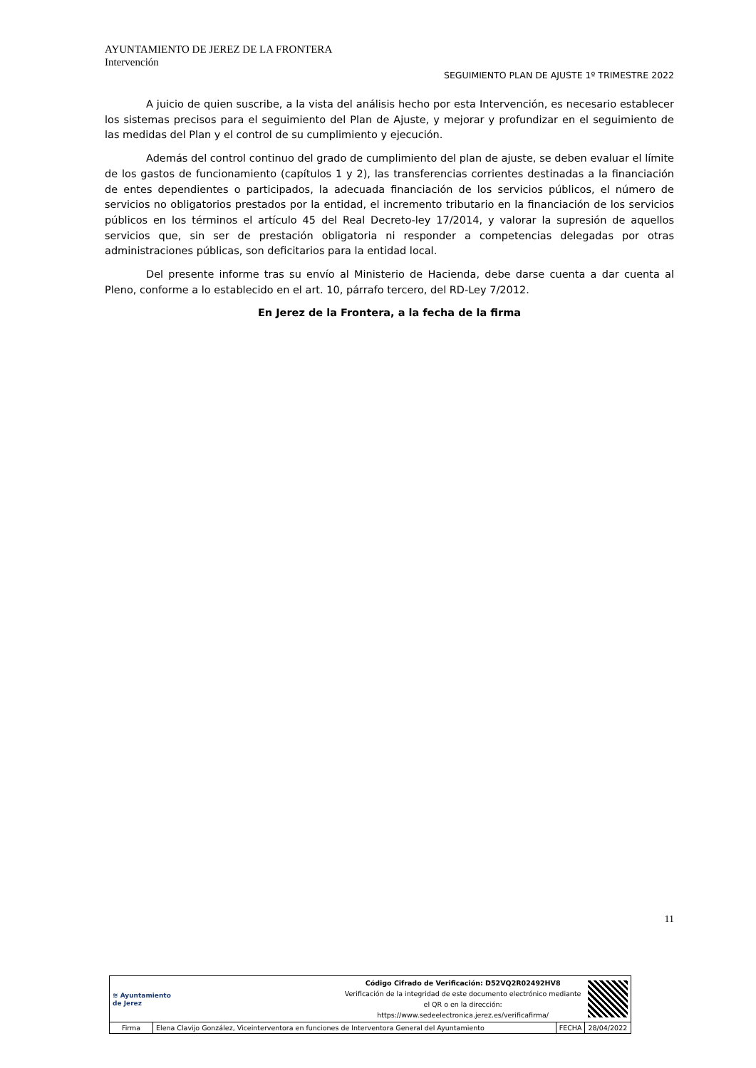AYUNTAMIENTO DE JEREZ DE LA FRONTERA
Intervención
SEGUIMIENTO PLAN DE AJUSTE 1º TRIMESTRE 2022
A juicio de quien suscribe, a la vista del análisis hecho por esta Intervención, es necesario establecer los sistemas precisos para el seguimiento del Plan de Ajuste, y mejorar y profundizar en el seguimiento de las medidas del Plan y el control de su cumplimiento y ejecución.
Además del control continuo del grado de cumplimiento del plan de ajuste, se deben evaluar el límite de los gastos de funcionamiento (capítulos 1 y 2), las transferencias corrientes destinadas a la financiación de entes dependientes o participados, la adecuada financiación de los servicios públicos, el número de servicios no obligatorios prestados por la entidad, el incremento tributario en la financiación de los servicios públicos en los términos el artículo 45 del Real Decreto-ley 17/2014, y valorar la supresión de aquellos servicios que, sin ser de prestación obligatoria ni responder a competencias delegadas por otras administraciones públicas, son deficitarios para la entidad local.
Del presente informe tras su envío al Ministerio de Hacienda, debe darse cuenta a dar cuenta al Pleno, conforme a lo establecido en el art. 10, párrafo tercero, del RD-Ley 7/2012.
En Jerez de la Frontera, a la fecha de la firma
11
| ≋ Ayuntamiento de Jerez | | Código Cifrado de Verificación: D52VQ2R02492HV8 Verificación de la integridad de este documento electrónico mediante el QR o en la dirección: https://www.sedeelectronica.jerez.es/verificafirma/ | | |
| Firma | Elena Clavijo González, Viceinterventora en funciones de Interventora General del Ayuntamiento | | FECHA | 28/04/2022 |